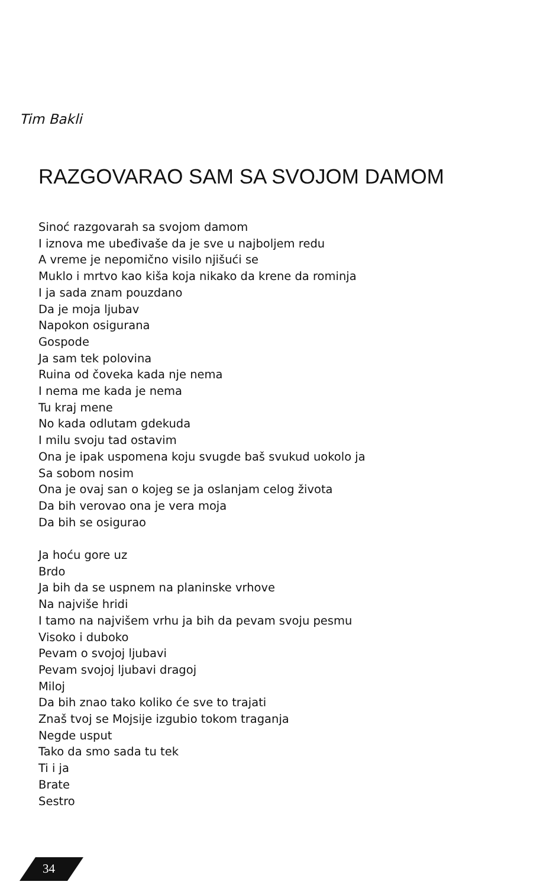Tim Bakli
RAZGOVARAO SAM SA SVOJOM DAMOM
Sinoć razgovarah sa svojom damom
I iznova me ubeđivaše da je sve u najboljem redu
A vreme je nepomično visilo njišući se
Muklo i mrtvo kao kiša koja nikako da krene da rominja
I ja sada znam pouzdano
Da je moja ljubav
Napokon osigurana
Gospode
Ja sam tek polovina
Ruina od čoveka kada nje nema
I nema me kada je nema
Tu kraj mene
No kada odlutam gdekuda
I milu svoju tad ostavim
Ona je ipak uspomena koju svugde baš svukud uokolo ja
Sa sobom nosim
Ona je ovaj san o kojeg se ja oslanjam celog života
Da bih verovao ona je vera moja
Da bih se osigurao
Ja hoću gore uz
Brdo
Ja bih da se uspnem na planinske vrhove
Na najviše hridi
I tamo na najvišem vrhu ja bih da pevam svoju pesmu
Visoko i duboko
Pevam o svojoj ljubavi
Pevam svojoj ljubavi dragoj
Miloj
Da bih znao tako koliko će sve to trajati
Znaš tvoj se Mojsije izgubio tokom traganja
Negde usput
Tako da smo sada tu tek
Ti i ja
Brate
Sestro
34